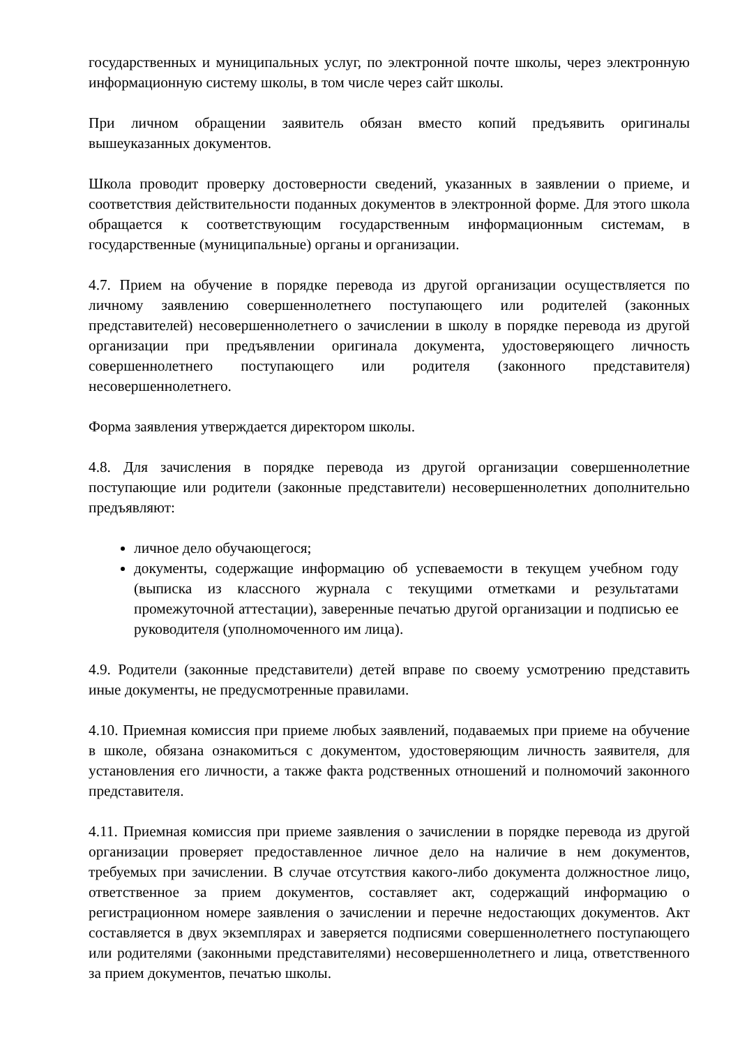государственных и муниципальных услуг, по электронной почте школы, через электронную информационную систему школы, в том числе через сайт школы.
При личном обращении заявитель обязан вместо копий предъявить оригиналы вышеуказанных документов.
Школа проводит проверку достоверности сведений, указанных в заявлении о приеме, и соответствия действительности поданных документов в электронной форме. Для этого школа обращается к соответствующим государственным информационным системам, в государственные (муниципальные) органы и организации.
4.7. Прием на обучение в порядке перевода из другой организации осуществляется по личному заявлению совершеннолетнего поступающего или родителей (законных представителей) несовершеннолетнего о зачислении в школу в порядке перевода из другой организации при предъявлении оригинала документа, удостоверяющего личность совершеннолетнего поступающего или родителя (законного представителя) несовершеннолетнего.
Форма заявления утверждается директором школы.
4.8. Для зачисления в порядке перевода из другой организации совершеннолетние поступающие или родители (законные представители) несовершеннолетних дополнительно предъявляют:
личное дело обучающегося;
документы, содержащие информацию об успеваемости в текущем учебном году (выписка из классного журнала с текущими отметками и результатами промежуточной аттестации), заверенные печатью другой организации и подписью ее руководителя (уполномоченного им лица).
4.9. Родители (законные представители) детей вправе по своему усмотрению представить иные документы, не предусмотренные правилами.
4.10. Приемная комиссия при приеме любых заявлений, подаваемых при приеме на обучение в школе, обязана ознакомиться с документом, удостоверяющим личность заявителя, для установления его личности, а также факта родственных отношений и полномочий законного представителя.
4.11. Приемная комиссия при приеме заявления о зачислении в порядке перевода из другой организации проверяет предоставленное личное дело на наличие в нем документов, требуемых при зачислении. В случае отсутствия какого-либо документа должностное лицо, ответственное за прием документов, составляет акт, содержащий информацию о регистрационном номере заявления о зачислении и перечне недостающих документов. Акт составляется в двух экземплярах и заверяется подписями совершеннолетнего поступающего или родителями (законными представителями) несовершеннолетнего и лица, ответственного за прием документов, печатью школы.